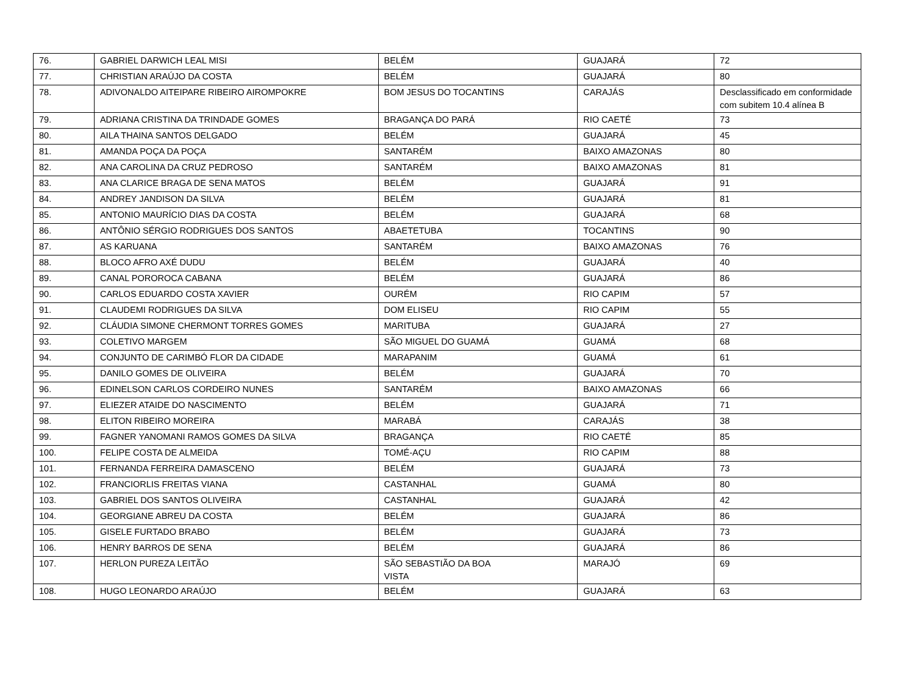| 76. | GABRIEL DARWICH LEAL MISI | BELÉM | GUAJARÁ | 72 |
| 77. | CHRISTIAN ARAÚJO DA COSTA | BELÉM | GUAJARÁ | 80 |
| 78. | ADIVONALDO AITEIPARE RIBEIRO AIROMPOKRE | BOM JESUS DO TOCANTINS | CARAJÁS | Desclassificado em conformidade com subitem 10.4 alínea B |
| 79. | ADRIANA CRISTINA DA TRINDADE GOMES | BRAGANÇA DO PARÁ | RIO CAETÉ | 73 |
| 80. | AILA THAINA SANTOS DELGADO | BELÉM | GUAJARÁ | 45 |
| 81. | AMANDA POÇA DA POÇA | SANTARÉM | BAIXO AMAZONAS | 80 |
| 82. | ANA CAROLINA DA CRUZ PEDROSO | SANTARÉM | BAIXO AMAZONAS | 81 |
| 83. | ANA CLARICE BRAGA DE SENA MATOS | BELÉM | GUAJARÁ | 91 |
| 84. | ANDREY JANDISON DA SILVA | BELÉM | GUAJARÁ | 81 |
| 85. | ANTONIO MAURÍCIO DIAS DA COSTA | BELÉM | GUAJARÁ | 68 |
| 86. | ANTÔNIO SÉRGIO RODRIGUES DOS SANTOS | ABAETETUBA | TOCANTINS | 90 |
| 87. | AS KARUANA | SANTARÉM | BAIXO AMAZONAS | 76 |
| 88. | BLOCO AFRO AXÉ DUDU | BELÉM | GUAJARÁ | 40 |
| 89. | CANAL POROROCA CABANA | BELÉM | GUAJARÁ | 86 |
| 90. | CARLOS EDUARDO COSTA XAVIER | OURÉM | RIO CAPIM | 57 |
| 91. | CLAUDEMI RODRIGUES DA SILVA | DOM ELISEU | RIO CAPIM | 55 |
| 92. | CLÁUDIA SIMONE CHERMONT TORRES GOMES | MARITUBA | GUAJARÁ | 27 |
| 93. | COLETIVO MARGEM | SÃO MIGUEL DO GUAMÁ | GUAMÁ | 68 |
| 94. | CONJUNTO DE CARIMBÓ FLOR DA CIDADE | MARAPANIM | GUAMÁ | 61 |
| 95. | DANILO GOMES DE OLIVEIRA | BELÉM | GUAJARÁ | 70 |
| 96. | EDINELSON CARLOS CORDEIRO NUNES | SANTARÉM | BAIXO AMAZONAS | 66 |
| 97. | ELIEZER ATAIDE DO NASCIMENTO | BELÉM | GUAJARÁ | 71 |
| 98. | ELITON RIBEIRO MOREIRA | MARABÁ | CARAJÁS | 38 |
| 99. | FAGNER YANOMANI RAMOS GOMES DA SILVA | BRAGANÇA | RIO CAETÉ | 85 |
| 100. | FELIPE COSTA DE ALMEIDA | TOMÉ-AÇU | RIO CAPIM | 88 |
| 101. | FERNANDA FERREIRA DAMASCENO | BELÉM | GUAJARÁ | 73 |
| 102. | FRANCIORLIS FREITAS VIANA | CASTANHAL | GUAMÁ | 80 |
| 103. | GABRIEL DOS SANTOS OLIVEIRA | CASTANHAL | GUAJARÁ | 42 |
| 104. | GEORGIANE ABREU DA COSTA | BELÉM | GUAJARÁ | 86 |
| 105. | GISELE FURTADO BRABO | BELÉM | GUAJARÁ | 73 |
| 106. | HENRY BARROS DE SENA | BELÉM | GUAJARÁ | 86 |
| 107. | HERLON PUREZA LEITÃO | SÃO SEBASTIÃO DA BOA VISTA | MARAJÓ | 69 |
| 108. | HUGO LEONARDO ARAÚJO | BELÉM | GUAJARÁ | 63 |